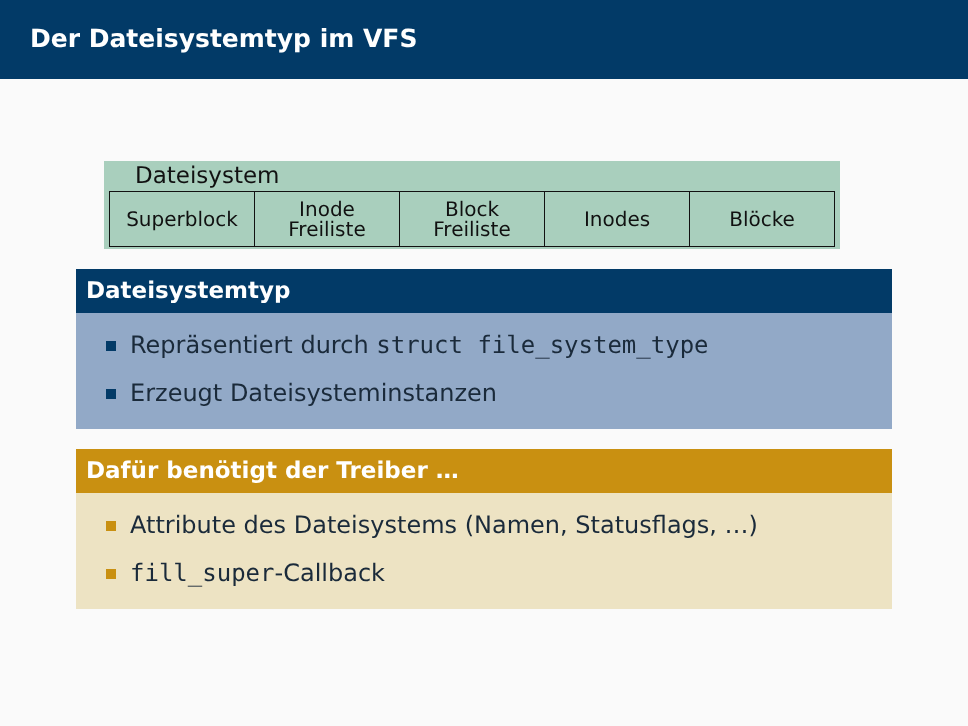Der Dateisystemtyp im VFS
Dateisystem
Superblock Inode
Freiliste
Block
Freiliste
Inodes Blöcke
Dateisystemtyp
Repräsentiert durch struct file_system_type
Erzeugt Dateisysteminstanzen
Dafür benötigt der Treiber …
Attribute des Dateisystems (Namen, Statusflags, …)
fill_super-Callback